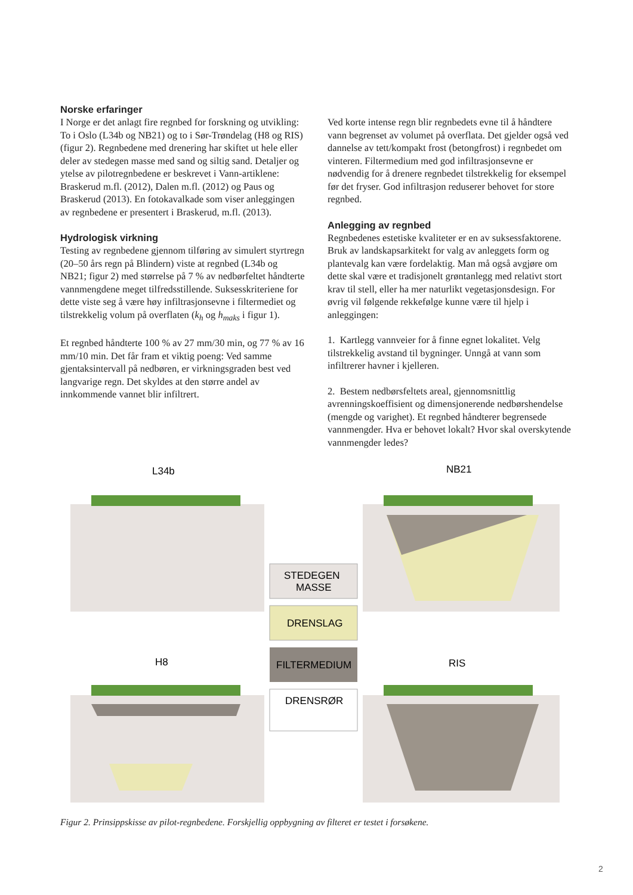Norske erfaringer
I Norge er det anlagt fire regnbed for forskning og utvikling: To i Oslo (L34b og NB21) og to i Sør-Trøndelag (H8 og RIS) (figur 2). Regnbedene med drenering har skiftet ut hele eller deler av stedegen masse med sand og siltig sand. Detaljer og ytelse av pilotregnbedene er beskrevet i Vann-artiklene: Braskerud m.fl. (2012), Dalen m.fl. (2012) og Paus og Braskerud (2013). En fotokavalkade som viser anleggingen av regnbedene er presentert i Braskerud, m.fl. (2013).
Hydrologisk virkning
Testing av regnbedene gjennom tilføring av simulert styrtregn (20–50 års regn på Blindern) viste at regnbed (L34b og NB21; figur 2) med størrelse på 7 % av nedbørfeltet håndterte vannmengdene meget tilfredsstillende. Suksesskriteriene for dette viste seg å være høy infiltrasjonsevne i filtermediet og tilstrekkelig volum på overflaten (k<sub>h</sub> og h<sub>maks</sub> i figur 1).
Et regnbed håndterte 100 % av 27 mm/30 min, og 77 % av 16 mm/10 min. Det får fram et viktig poeng: Ved samme gjentaksintervall på nedbøren, er virkningsgraden best ved langvarige regn. Det skyldes at den større andel av innkommende vannet blir infiltrert.
Ved korte intense regn blir regnbedets evne til å håndtere vann begrenset av volumet på overflata. Det gjelder også ved dannelse av tett/kompakt frost (betongfrost) i regnbedet om vinteren. Filtermedium med god infiltrasjonsevne er nødvendig for å drenere regnbedet tilstrekkelig for eksempel før det fryser. God infiltrasjon reduserer behovet for store regnbed.
Anlegging av regnbed
Regnbedenes estetiske kvaliteter er en av suksessfaktorene. Bruk av landskapsarkitekt for valg av anleggets form og plantevalg kan være fordelaktig. Man må også avgjøre om dette skal være et tradisjonelt grøntanlegg med relativt stort krav til stell, eller ha mer naturlikt vegetasjonsdesign. For øvrig vil følgende rekkefølge kunne være til hjelp i anleggingen:
1. Kartlegg vannveier for å finne egnet lokalitet. Velg tilstrekkelig avstand til bygninger. Unngå at vann som infiltrerer havner i kjelleren.
2. Bestem nedbørsfeltets areal, gjennomsnittlig avrenningskoeffisient og dimensjonerende nedbørshendelse (mengde og varighet). Et regnbed håndterer begrensede vannmengder. Hva er behovet lokalt? Hvor skal overskytende vannmengder ledes?
L34b
NB21
H8
RIS
STEDEGEN
MASSE
DRENSLAG
FILTERMEDIUM
DRENSRØR
Figur 2. Prinsippskisse av pilot-regnbedene. Forskjellig oppbygning av filteret er testet i forsøkene.
2